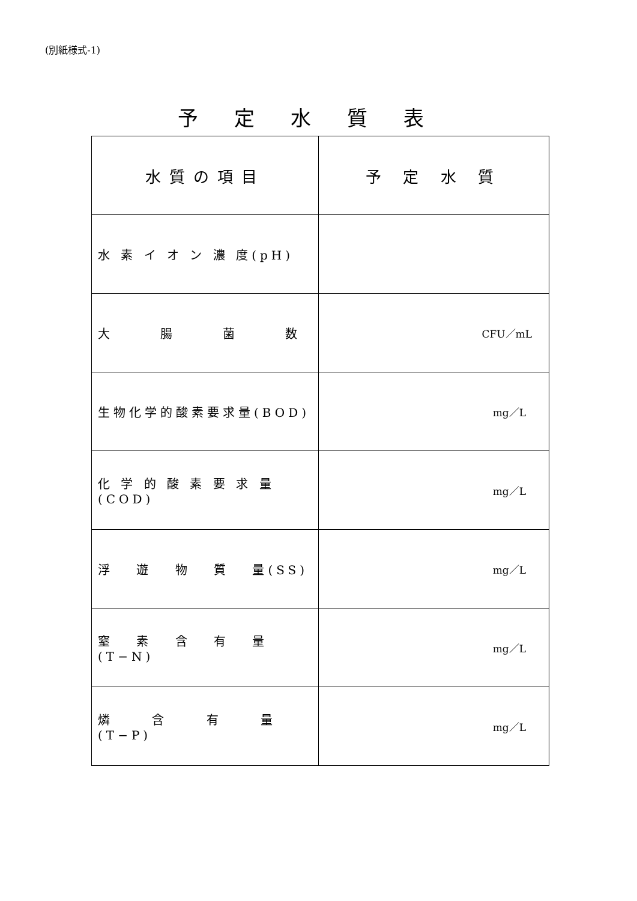(別紙様式-1)
予定水質表
| 水質の項目 | 予 定 水 質 |
| --- | --- |
| 水 素 イ オ ン 濃 度(pH) | |
| 大 腸 菌 数 | CFU／mL |
| 生物化学的酸素要求量(BOD) | mg／L |
| 化 学 的 酸 素 要 求 量(COD) | mg／L |
| 浮 遊 物 質 量(SS) | mg／L |
| 窒 素 含 有 量(T−N) | mg／L |
| 燐 含 有 量(T−P) | mg／L |